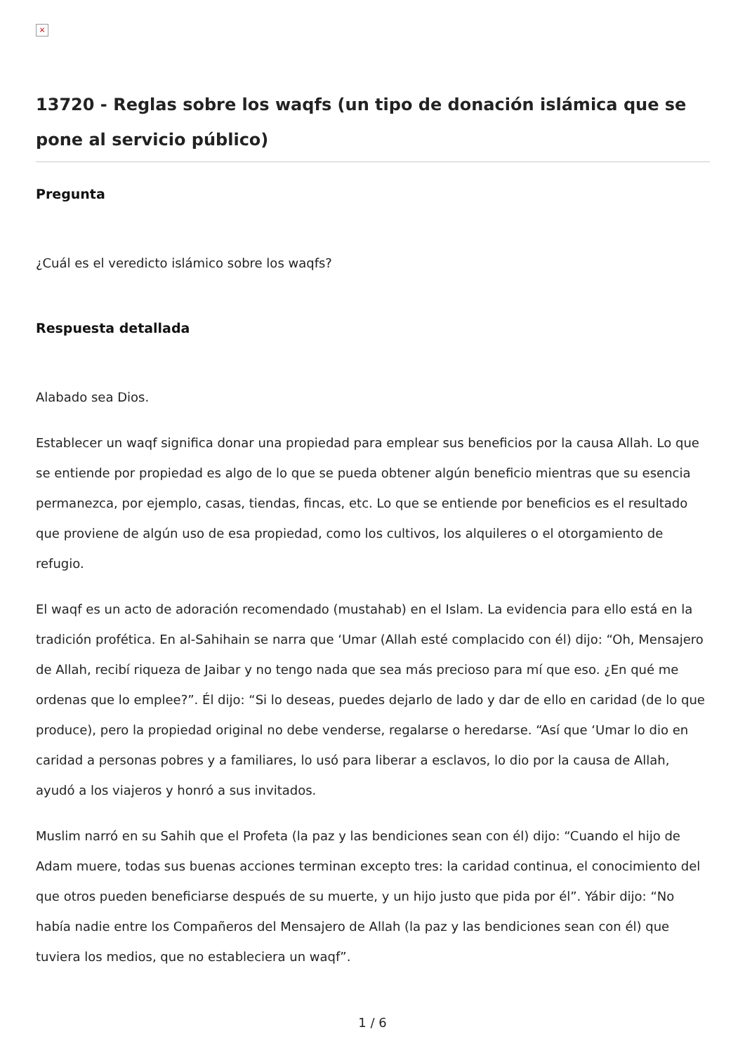×
13720 - Reglas sobre los waqfs (un tipo de donación islámica que se pone al servicio público)
Pregunta
¿Cuál es el veredicto islámico sobre los waqfs?
Respuesta detallada
Alabado sea Dios.
Establecer un waqf significa donar una propiedad para emplear sus beneficios por la causa Allah. Lo que se entiende por propiedad es algo de lo que se pueda obtener algún beneficio mientras que su esencia permanezca, por ejemplo, casas, tiendas, fincas, etc. Lo que se entiende por beneficios es el resultado que proviene de algún uso de esa propiedad, como los cultivos, los alquileres o el otorgamiento de refugio.
El waqf es un acto de adoración recomendado (mustahab) en el Islam. La evidencia para ello está en la tradición profética. En al-Sahihain se narra que ‘Umar (Allah esté complacido con él) dijo: “Oh, Mensajero de Allah, recibí riqueza de Jaibar y no tengo nada que sea más precioso para mí que eso. ¿En qué me ordenas que lo emplee?”. Él dijo: “Si lo deseas, puedes dejarlo de lado y dar de ello en caridad (de lo que produce), pero la propiedad original no debe venderse, regalarse o heredarse. “Así que ‘Umar lo dio en caridad a personas pobres y a familiares, lo usó para liberar a esclavos, lo dio por la causa de Allah, ayudó a los viajeros y honró a sus invitados.
Muslim narró en su Sahih que el Profeta (la paz y las bendiciones sean con él) dijo: “Cuando el hijo de Adam muere, todas sus buenas acciones terminan excepto tres: la caridad continua, el conocimiento del que otros pueden beneficiarse después de su muerte, y un hijo justo que pida por él”. Yábir dijo: “No había nadie entre los Compañeros del Mensajero de Allah (la paz y las bendiciones sean con él) que tuviera los medios, que no estableciera un waqf”.
1 / 6